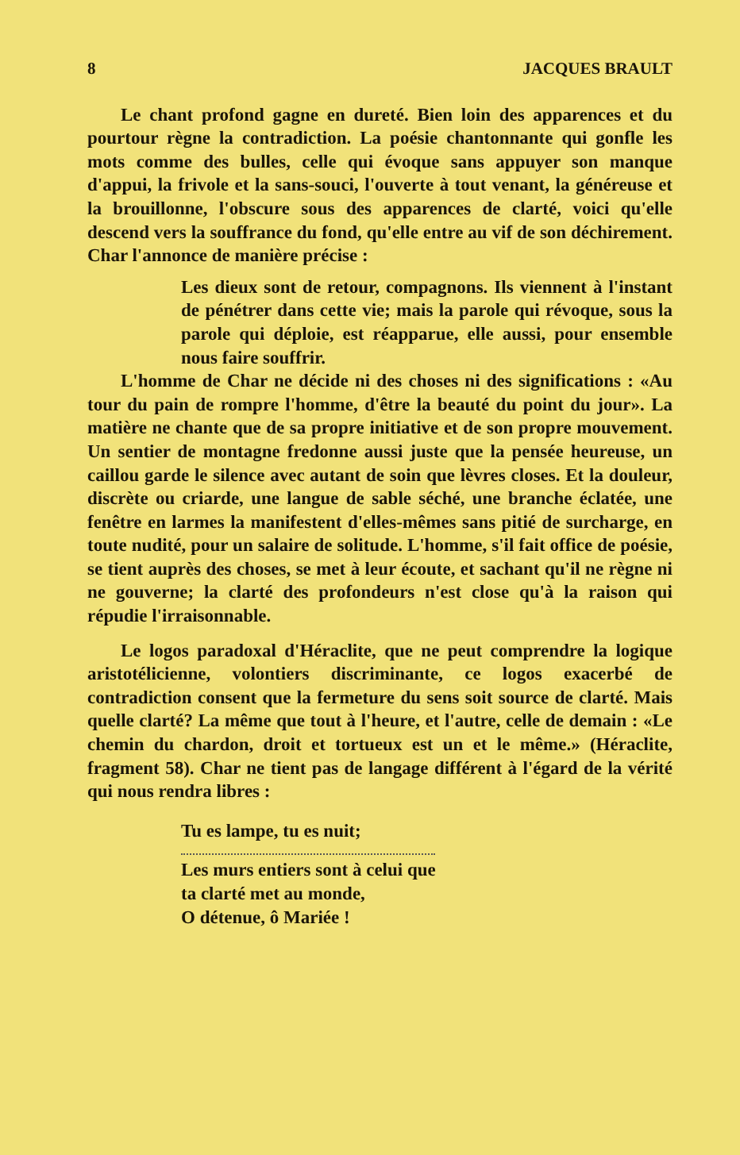8 JACQUES BRAULT
Le chant profond gagne en dureté. Bien loin des apparences et du pourtour règne la contradiction. La poésie chantonnante qui gonfle les mots comme des bulles, celle qui évoque sans appuyer son manque d'appui, la frivole et la sans-souci, l'ouverte à tout venant, la généreuse et la brouillonne, l'obscure sous des apparences de clarté, voici qu'elle descend vers la souffrance du fond, qu'elle entre au vif de son déchirement. Char l'annonce de manière précise :
Les dieux sont de retour, compagnons. Ils viennent à l'instant de pénétrer dans cette vie; mais la parole qui révoque, sous la parole qui déploie, est réapparue, elle aussi, pour ensemble nous faire souffrir.
L'homme de Char ne décide ni des choses ni des significations : «Au tour du pain de rompre l'homme, d'être la beauté du point du jour». La matière ne chante que de sa propre initiative et de son propre mouvement. Un sentier de montagne fredonne aussi juste que la pensée heureuse, un caillou garde le silence avec autant de soin que lèvres closes. Et la douleur, discrète ou criarde, une langue de sable séché, une branche éclatée, une fenêtre en larmes la manifestent d'elles-mêmes sans pitié de surcharge, en toute nudité, pour un salaire de solitude. L'homme, s'il fait office de poésie, se tient auprès des choses, se met à leur écoute, et sachant qu'il ne règne ni ne gouverne; la clarté des profondeurs n'est close qu'à la raison qui répudie l'irraisonnable.
Le logos paradoxal d'Héraclite, que ne peut comprendre la logique aristotélicienne, volontiers discriminante, ce logos exacerbé de contradiction consent que la fermeture du sens soit source de clarté. Mais quelle clarté? La même que tout à l'heure, et l'autre, celle de demain : «Le chemin du chardon, droit et tortueux est un et le même.» (Héraclite, fragment 58). Char ne tient pas de langage différent à l'égard de la vérité qui nous rendra libres :
Tu es lampe, tu es nuit;
Les murs entiers sont à celui que
ta clarté met au monde,
O détenue, ô Mariée !